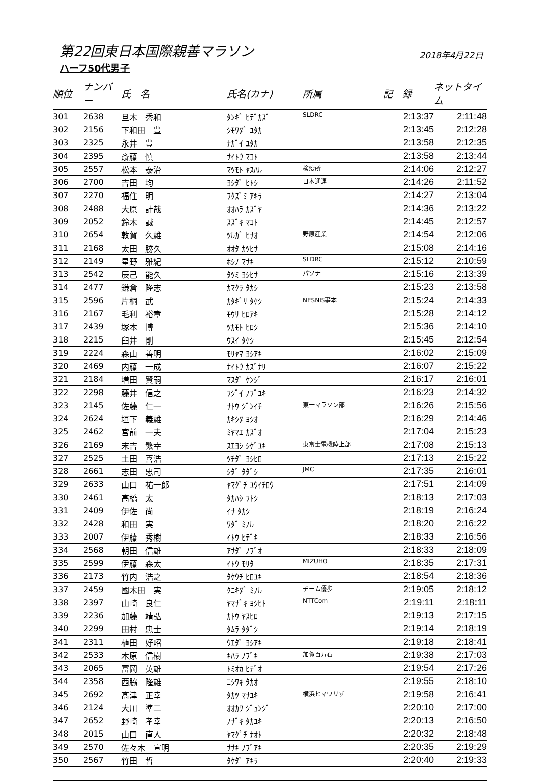第22回東日本国際親善マラソン 2018年4月22日
ハーフ50代男子
| 順位 | ナンバー | 氏 名 | 氏名(カナ) | 所属 | 記 録 | ネットタイム |
| --- | --- | --- | --- | --- | --- | --- |
| 301 | 2638 | 旦木 秀和 | ﾀﾝｷﾞ ﾋﾃﾞｶｽﾞ | SLDRC | 2:13:37 | 2:11:48 |
| 302 | 2156 | 下和田 豊 | ｼﾓﾜﾀﾞ ﾕﾀｶ | | 2:13:45 | 2:12:28 |
| 303 | 2325 | 永井 豊 | ﾅｶﾞｲ ﾕﾀｶ | | 2:13:58 | 2:12:35 |
| 304 | 2395 | 斎藤 慎 | ｻｲﾄｳ ﾏｺﾄ | | 2:13:58 | 2:13:44 |
| 305 | 2557 | 松本 泰治 | ﾏﾂﾓﾄ ﾔｽﾊﾙ | 検疫所 | 2:14:06 | 2:12:27 |
| 306 | 2700 | 吉田 均 | ﾖｼﾀﾞ ﾋﾄｼ | 日本通運 | 2:14:26 | 2:11:52 |
| 307 | 2270 | 福住 明 | ﾌｸｽﾞﾐ ｱｷﾗ | | 2:14:27 | 2:13:04 |
| 308 | 2488 | 大原 計哉 | ｵｵﾊﾗ ｶｽﾞﾔ | | 2:14:36 | 2:13:22 |
| 309 | 2052 | 鈴木 誠 | ｽｽﾞｷ ﾏｺﾄ | | 2:14:45 | 2:12:57 |
| 310 | 2654 | 敦賀 久雄 | ﾂﾙｶﾞ ﾋｻｵ | 野原産業 | 2:14:54 | 2:12:06 |
| 311 | 2168 | 太田 勝久 | ｵｵﾀ ｶﾂﾋｻ | | 2:15:08 | 2:14:16 |
| 312 | 2149 | 星野 雅紀 | ﾎｼﾉ ﾏｻｷ | SLDRC | 2:15:12 | 2:10:59 |
| 313 | 2542 | 辰己 能久 | ﾀﾂﾐ ﾖｼﾋｻ | パソナ | 2:15:16 | 2:13:39 |
| 314 | 2477 | 鎌倉 隆志 | ｶﾏｸﾗ ﾀｶｼ | | 2:15:23 | 2:13:58 |
| 315 | 2596 | 片桐 武 | ｶﾀｷﾞﾘ ﾀｹｼ | NESNIS事本 | 2:15:24 | 2:14:33 |
| 316 | 2167 | 毛利 裕章 | ﾓｳﾘ ﾋﾛｱｷ | | 2:15:28 | 2:14:12 |
| 317 | 2439 | 塚本 博 | ﾂｶﾓﾄ ﾋﾛｼ | | 2:15:36 | 2:14:10 |
| 318 | 2215 | 臼井 剛 | ｳｽｲ ﾀｹｼ | | 2:15:45 | 2:12:54 |
| 319 | 2224 | 森山 善明 | ﾓﾘﾔﾏ ﾖｼｱｷ | | 2:16:02 | 2:15:09 |
| 320 | 2469 | 内藤 一成 | ﾅｲﾄｳ ｶｽﾞﾅﾘ | | 2:16:07 | 2:15:22 |
| 321 | 2184 | 増田 賢嗣 | ﾏｽﾀﾞ ｹﾝｼﾞ | | 2:16:17 | 2:16:01 |
| 322 | 2298 | 藤井 信之 | ﾌｼﾞｲ ﾉﾌﾞﾕｷ | | 2:16:23 | 2:14:32 |
| 323 | 2145 | 佐藤 仁一 | ｻﾄｳ ｼﾞﾝｲﾁ | 東一マラソン部 | 2:16:26 | 2:15:56 |
| 324 | 2624 | 垣下 義雄 | ｶｷｼﾀ ﾖｼｵ | | 2:16:29 | 2:14:46 |
| 325 | 2462 | 宮前 一夫 | ﾐﾔﾏｴ ｶｽﾞｵ | | 2:17:04 | 2:15:23 |
| 326 | 2169 | 末吉 繁幸 | ｽｴﾖｼ ｼｹﾞﾕｷ | 東富士電機陸上部 | 2:17:08 | 2:15:13 |
| 327 | 2525 | 土田 喜浩 | ﾂﾁﾀﾞ ﾖｼﾋﾛ | | 2:17:13 | 2:15:22 |
| 328 | 2661 | 志田 忠司 | ｼﾀﾞ ﾀﾀﾞｼ | JMC | 2:17:35 | 2:16:01 |
| 329 | 2633 | 山口 祐一郎 | ﾔﾏｸﾞﾁ ﾕｳｲﾁﾛｳ | | 2:17:51 | 2:14:09 |
| 330 | 2461 | 高橋 太 | ﾀｶﾊｼ ﾌﾄｼ | | 2:18:13 | 2:17:03 |
| 331 | 2409 | 伊佐 尚 | ｲｻ ﾀｶｼ | | 2:18:19 | 2:16:24 |
| 332 | 2428 | 和田 実 | ﾜﾀﾞ ﾐﾉﾙ | | 2:18:20 | 2:16:22 |
| 333 | 2007 | 伊藤 秀樹 | ｲﾄｳ ﾋﾃﾞｷ | | 2:18:33 | 2:16:56 |
| 334 | 2568 | 朝田 信雄 | ｱｻﾀﾞ ﾉﾌﾞｵ | | 2:18:33 | 2:18:09 |
| 335 | 2599 | 伊藤 森太 | ｲﾄｳ ﾓﾘﾀ | MIZUHO | 2:18:35 | 2:17:31 |
| 336 | 2173 | 竹内 浩之 | ﾀｹｳﾁ ﾋﾛﾕｷ | | 2:18:54 | 2:18:36 |
| 337 | 2459 | 國木田 実 | ｸﾆｷﾀﾞ ﾐﾉﾙ | チーム優歩 | 2:19:05 | 2:18:12 |
| 338 | 2397 | 山崎 良仁 | ﾔﾏｻﾞｷ ﾖｼﾋﾄ | NTTCom | 2:19:11 | 2:18:11 |
| 339 | 2236 | 加藤 靖弘 | ｶﾄｳ ﾔｽﾋﾛ | | 2:19:13 | 2:17:15 |
| 340 | 2299 | 田村 忠士 | ﾀﾑﾗ ﾀﾀﾞｼ | | 2:19:14 | 2:18:19 |
| 341 | 2311 | 植田 好昭 | ｳｴﾀﾞ ﾖｼｱｷ | | 2:19:18 | 2:18:41 |
| 342 | 2533 | 木原 信樹 | ｷﾊﾗ ﾉﾌﾞｷ | 加賀百万石 | 2:19:38 | 2:17:03 |
| 343 | 2065 | 富岡 英雄 | ﾄﾐｵｶ ﾋﾃﾞｵ | | 2:19:54 | 2:17:26 |
| 344 | 2358 | 西脇 隆雄 | ﾆｼﾜｷ ﾀｶｵ | | 2:19:55 | 2:18:10 |
| 345 | 2692 | 髙津 正幸 | ﾀｶﾂ ﾏｻﾕｷ | 横浜ヒマワリず | 2:19:58 | 2:16:41 |
| 346 | 2124 | 大川 準二 | ｵｵｶﾜ ｼﾞｭﾝｼﾞ | | 2:20:10 | 2:17:00 |
| 347 | 2652 | 野崎 孝幸 | ﾉｻﾞｷ ﾀｶﾕｷ | | 2:20:13 | 2:16:50 |
| 348 | 2015 | 山口 直人 | ﾔﾏｸﾞﾁ ﾅｵﾄ | | 2:20:32 | 2:18:48 |
| 349 | 2570 | 佐々木 宣明 | ｻｻｷ ﾉﾌﾞｱｷ | | 2:20:35 | 2:19:29 |
| 350 | 2567 | 竹田 哲 | ﾀｹﾀﾞ ｱｷﾗ | | 2:20:40 | 2:19:33 |